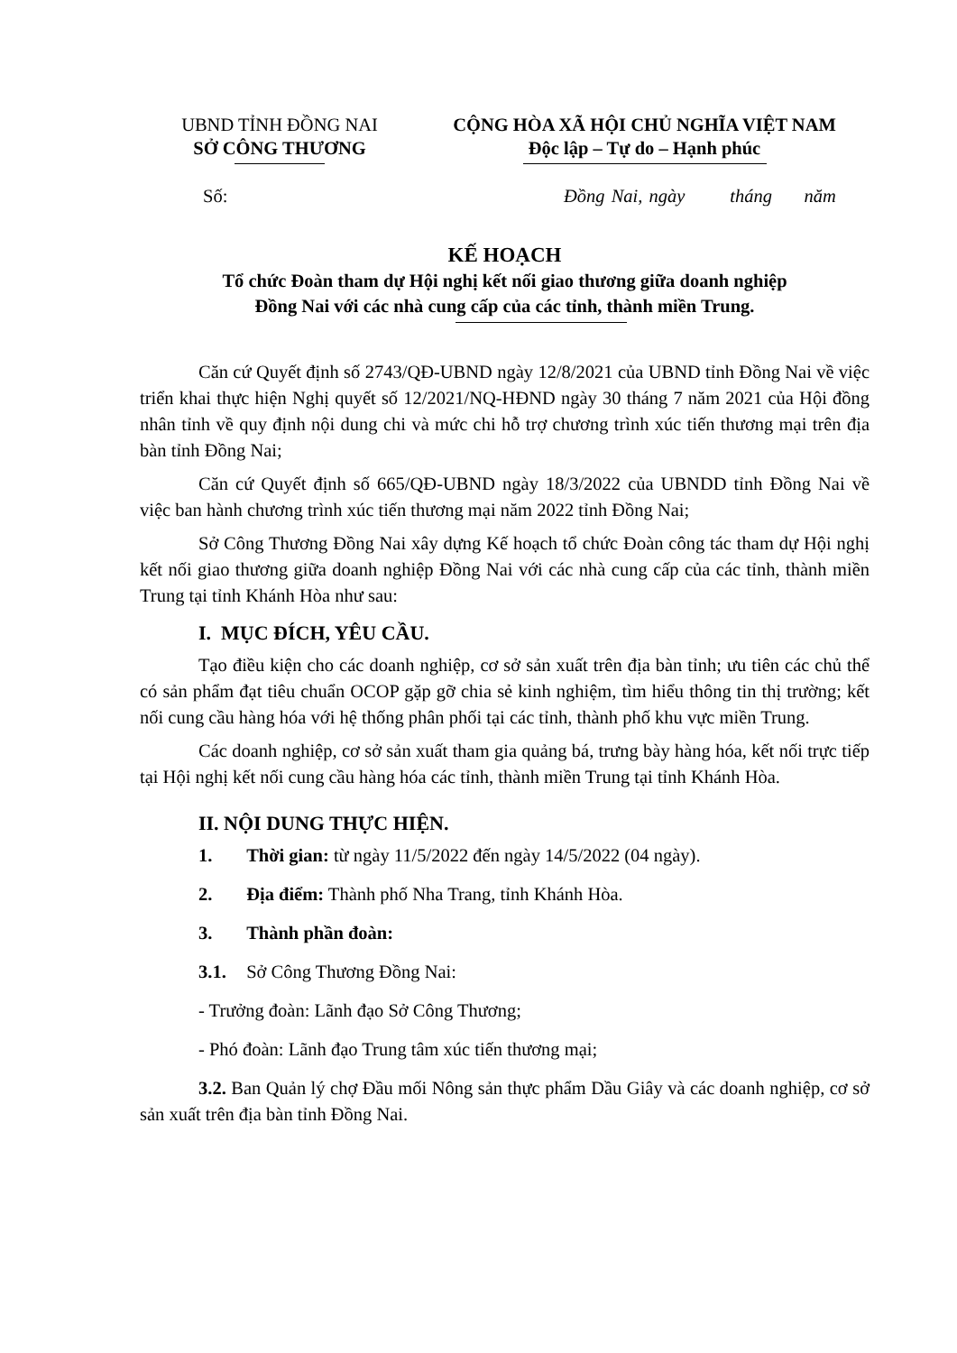UBND TỈNH ĐỒNG NAI
SỞ CÔNG THƯƠNG
CỘNG HÒA XÃ HỘI CHỦ NGHĨA VIỆT NAM
Độc lập – Tự do – Hạnh phúc
Số: Đồng Nai, ngày tháng năm
KẾ HOẠCH
Tổ chức Đoàn tham dự Hội nghị kết nối giao thương giữa doanh nghiệp
Đồng Nai với các nhà cung cấp của các tỉnh, thành miền Trung.
Căn cứ Quyết định số 2743/QĐ-UBND ngày 12/8/2021 của UBND tỉnh Đồng Nai về việc triển khai thực hiện Nghị quyết số 12/2021/NQ-HĐND ngày 30 tháng 7 năm 2021 của Hội đồng nhân tỉnh về quy định nội dung chi và mức chi hỗ trợ chương trình xúc tiến thương mại trên địa bàn tỉnh Đồng Nai;
Căn cứ Quyết định số 665/QĐ-UBND ngày 18/3/2022 của UBNDD tỉnh Đồng Nai về việc ban hành chương trình xúc tiến thương mại năm 2022 tỉnh Đồng Nai;
Sở Công Thương Đồng Nai xây dựng Kế hoạch tổ chức Đoàn công tác tham dự Hội nghị kết nối giao thương giữa doanh nghiệp Đồng Nai với các nhà cung cấp của các tỉnh, thành miền Trung tại tỉnh Khánh Hòa như sau:
I. MỤC ĐÍCH, YÊU CẦU.
Tạo điều kiện cho các doanh nghiệp, cơ sở sản xuất trên địa bàn tỉnh; ưu tiên các chủ thể có sản phẩm đạt tiêu chuẩn OCOP gặp gỡ chia sẻ kinh nghiệm, tìm hiểu thông tin thị trường; kết nối cung cầu hàng hóa với hệ thống phân phối tại các tỉnh, thành phố khu vực miền Trung.
Các doanh nghiệp, cơ sở sản xuất tham gia quảng bá, trưng bày hàng hóa, kết nối trực tiếp tại Hội nghị kết nối cung cầu hàng hóa các tỉnh, thành miền Trung tại tỉnh Khánh Hòa.
II. NỘI DUNG THỰC HIỆN.
1. Thời gian: từ ngày 11/5/2022 đến ngày 14/5/2022 (04 ngày).
2. Địa điểm: Thành phố Nha Trang, tỉnh Khánh Hòa.
3. Thành phần đoàn:
3.1. Sở Công Thương Đồng Nai:
- Trưởng đoàn: Lãnh đạo Sở Công Thương;
- Phó đoàn: Lãnh đạo Trung tâm xúc tiến thương mại;
3.2. Ban Quản lý chợ Đầu mối Nông sản thực phẩm Dầu Giây và các doanh nghiệp, cơ sở sản xuất trên địa bàn tỉnh Đồng Nai.